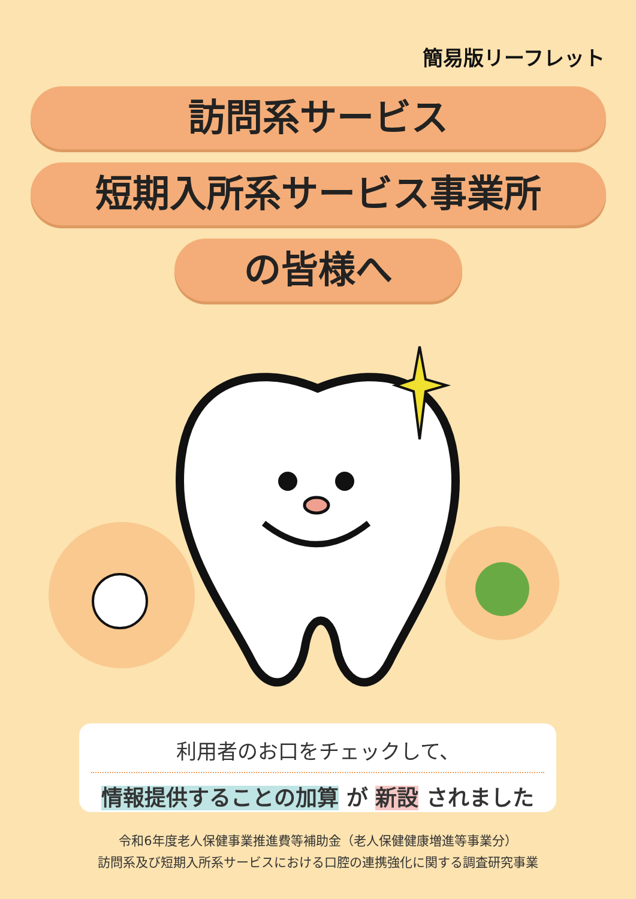簡易版リーフレット
訪問系サービス
短期入所系サービス事業所
の皆様へ
利用者のお口をチェックして、
情報提供することの加算 が 新設 されました
令和6年度老人保健事業推進費等補助金（老人保健健康増進等事業分）
訪問系及び短期入所系サービスにおける口腔の連携強化に関する調査研究事業